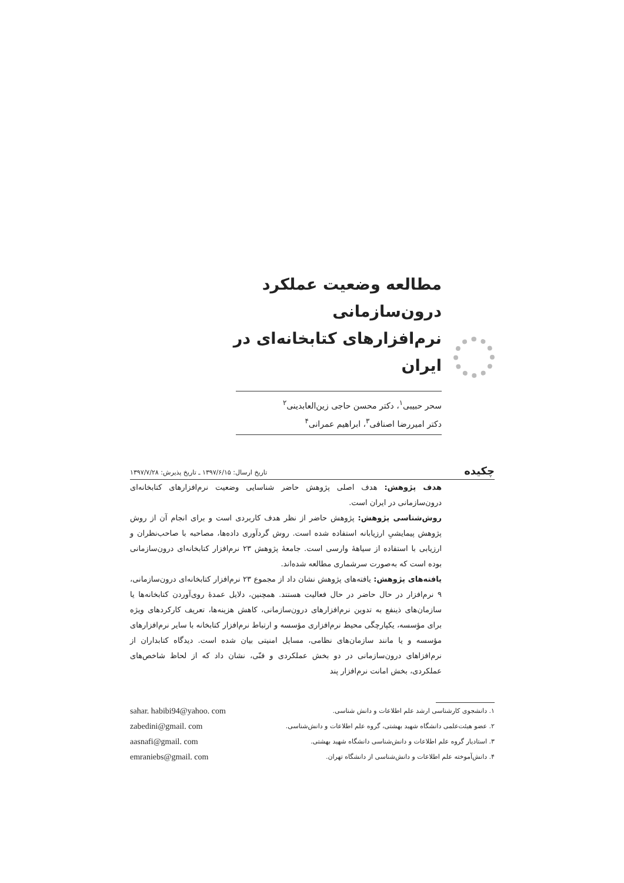مطالعه وضعیت عملکرد درون‌سازمانی نرم‌افزارهای کتابخانه‌ای در ایران
سحر حبیبی<sup>۱</sup>، دکتر محسن حاجی زین‌العابدینی<sup>۲</sup>
دکتر امیررضا اصنافی<sup>۳</sup>، ابراهیم عمرانی<sup>۴</sup>
چکیده تاریخ ارسال: ۱۳۹۷/۶/۱۵ ـ تاریخ پذیرش: ۱۳۹۷/۷/۲۸
هدف پژوهش: هدف اصلی پژوهش حاضر شناسایی وضعیت نرم‌افزارهای کتابخانه‌ای درون‌سازمانی در ایران است.
روش‌شناسی پژوهش: پژوهش حاضر از نظر هدف کاربردی است و برای انجام آن از روش پژوهش پیمایشیِ ارزیابانه استفاده شده است. روش گردآوری داده‌ها، مصاحبه با صاحب‌نظران و ارزیابی با استفاده از سیاههٔ وارسی است. جامعهٔ پژوهش ۲۳ نرم‌افزار کتابخانه‌ای درون‌سازمانی بوده است که به‌صورت سرشماری مطالعه شده‌اند.
یافته‌های پژوهش: یافته‌های پژوهش نشان داد از مجموع ۲۳ نرم‌افزار کتابخانه‌ای درون‌سازمانی، ۹ نرم‌افزار در حال حاضر در حال فعالیت هستند. همچنین، دلایل عمدهٔ روی‌آوردن کتابخانه‌ها یا سازمان‌های ذینفع به تدوین نرم‌افزارهای درون‌سازمانی، کاهش هزینه‌ها، تعریف کارکردهای ویژه برای مؤسسه، یکپارچگی محیط نرم‌افزاری مؤسسه و ارتباط نرم‌افزار کتابخانه با سایر نرم‌افزارهای مؤسسه و یا مانند سازمان‌های نظامی، مسایل امنیتی بیان شده است. دیدگاه کتابداران از نرم‌افزاهای درون‌سازمانی در دو بخش عملکردی و فنّی، نشان داد که از لحاظ شاخص‌های عملکردی، بخش امانت نرم‌افزار پند
۱. دانشجوی کارشناسی ارشد علم اطلاعات و دانش شناسی. sahar. habibi94@yahoo. com
۲. عضو هیئت‌علمی دانشگاه شهید بهشتی، گروه علم اطلاعات و دانش‌شناسی. zabedini@gmail. com
۳. استادیار گروه علم اطلاعات و دانش‌شناسی دانشگاه شهید بهشتی. aasnafi@gmail. com
۴. دانش‌آموخته علم اطلاعات و دانش‌شناسی از دانشگاه تهران. emraniebs@gmail. com